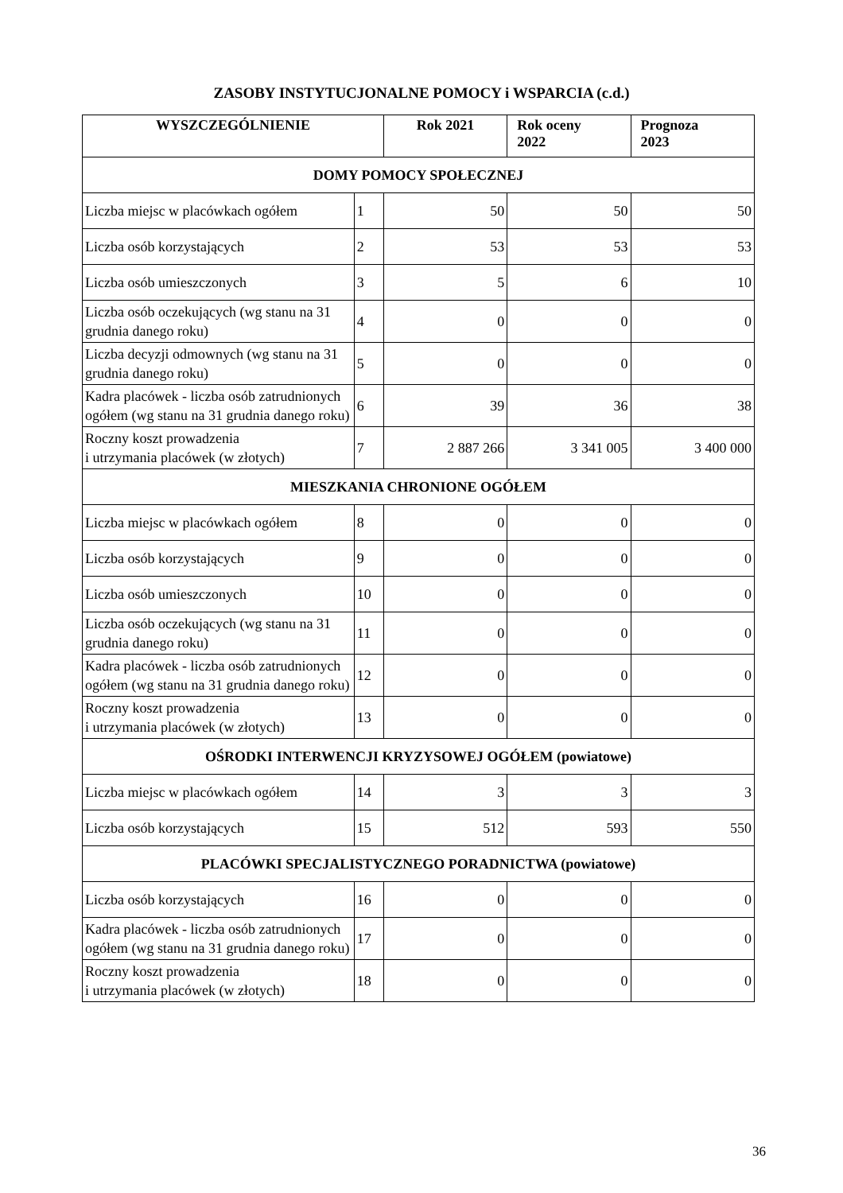ZASOBY INSTYTUCJONALNE POMOCY i WSPARCIA (c.d.)
| WYSZCZEGÓLNIENIE | | Rok 2021 | Rok oceny 2022 | Prognoza 2023 |
| --- | --- | --- | --- | --- |
| DOMY POMOCY SPOŁECZNEJ | | | | |
| Liczba miejsc w placówkach ogółem | 1 | 50 | 50 | 50 |
| Liczba osób korzystających | 2 | 53 | 53 | 53 |
| Liczba osób umieszczonych | 3 | 5 | 6 | 10 |
| Liczba osób oczekujących (wg stanu na 31 grudnia danego roku) | 4 | 0 | 0 | 0 |
| Liczba decyzji odmownych (wg stanu na 31 grudnia danego roku) | 5 | 0 | 0 | 0 |
| Kadra placówek - liczba osób zatrudnionych ogółem (wg stanu na 31 grudnia danego roku) | 6 | 39 | 36 | 38 |
| Roczny koszt prowadzenia i utrzymania placówek (w złotych) | 7 | 2 887 266 | 3 341 005 | 3 400 000 |
| MIESZKANIA CHRONIONE OGÓŁEM | | | | |
| Liczba miejsc w placówkach ogółem | 8 | 0 | 0 | 0 |
| Liczba osób korzystających | 9 | 0 | 0 | 0 |
| Liczba osób umieszczonych | 10 | 0 | 0 | 0 |
| Liczba osób oczekujących (wg stanu na 31 grudnia danego roku) | 11 | 0 | 0 | 0 |
| Kadra placówek - liczba osób zatrudnionych ogółem (wg stanu na 31 grudnia danego roku) | 12 | 0 | 0 | 0 |
| Roczny koszt prowadzenia i utrzymania placówek (w złotych) | 13 | 0 | 0 | 0 |
| OŚRODKI INTERWENCJI KRYZYSOWEJ OGÓŁEM (powiatowe) | | | | |
| Liczba miejsc w placówkach ogółem | 14 | 3 | 3 | 3 |
| Liczba osób korzystających | 15 | 512 | 593 | 550 |
| PLACÓWKI SPECJALISTYCZNEGO PORADNICTWA (powiatowe) | | | | |
| Liczba osób korzystających | 16 | 0 | 0 | 0 |
| Kadra placówek - liczba osób zatrudnionych ogółem (wg stanu na 31 grudnia danego roku) | 17 | 0 | 0 | 0 |
| Roczny koszt prowadzenia i utrzymania placówek (w złotych) | 18 | 0 | 0 | 0 |
36